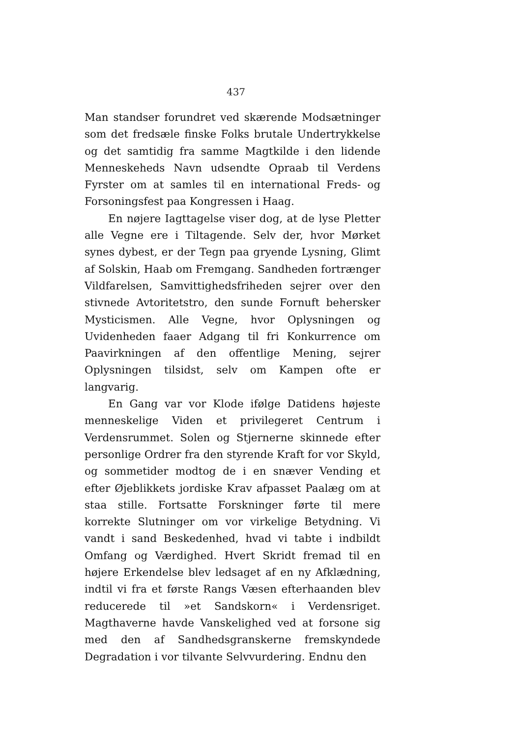437
Man standser forundret ved skærende Modsætninger som det fredsæle finske Folks brutale Undertrykkelse og det samtidig fra samme Magtkilde i den lidende Menneskeheds Navn udsendte Opraab til Verdens Fyrster om at samles til en international Freds- og Forsoningsfest paa Kongressen i Haag.
En nøjere Iagttagelse viser dog, at de lyse Pletter alle Vegne ere i Tiltagende. Selv der, hvor Mørket synes dybest, er der Tegn paa gryende Lysning, Glimt af Solskin, Haab om Fremgang. Sandheden fortrænger Vildfarelsen, Samvittighedsfriheden sejrer over den stivnede Avtoritetstro, den sunde Fornuft behersker Mysticismen. Alle Vegne, hvor Oplysningen og Uvidenheden faaer Adgang til fri Konkurrence om Paavirkningen af den offentlige Mening, sejrer Oplysningen tilsidst, selv om Kampen ofte er langvarig.
En Gang var vor Klode ifølge Datidens højeste menneskelige Viden et privilegeret Centrum i Verdensrummet. Solen og Stjernerne skinnede efter personlige Ordrer fra den styrende Kraft for vor Skyld, og sommetider modtog de i en snæver Vending et efter Øjeblikkets jordiske Krav afpasset Paalæg om at staa stille. Fortsatte Forskninger førte til mere korrekte Slutninger om vor virkelige Betydning. Vi vandt i sand Beskedenhed, hvad vi tabte i indbildt Omfang og Værdighed. Hvert Skridt fremad til en højere Erkendelse blev ledsaget af en ny Afklædning, indtil vi fra et første Rangs Væsen efterhaanden blev reducerede til »et Sandskorn« i Verdensriget. Magthaverne havde Vanskelighed ved at forsone sig med den af Sandhedsgranskerne fremskyndede Degradation i vor tilvante Selvvurdering. Endnu den